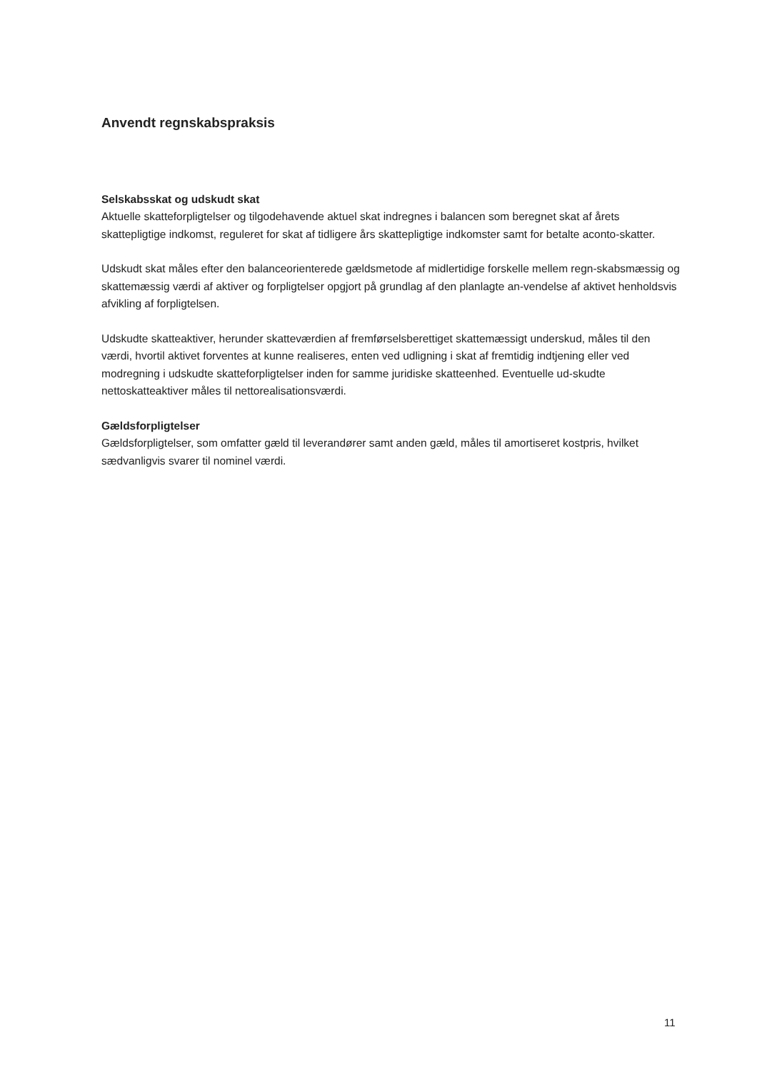Anvendt regnskabspraksis
Selskabsskat og udskudt skat
Aktuelle skatteforpligtelser og tilgodehavende aktuel skat indregnes i balancen som beregnet skat af årets skattepligtige indkomst, reguleret for skat af tidligere års skattepligtige indkomster samt for betalte aconto-skatter.
Udskudt skat måles efter den balanceorienterede gældsmetode af midlertidige forskelle mellem regn-skabsmæssig og skattemæssig værdi af aktiver og forpligtelser opgjort på grundlag af den planlagte an-vendelse af aktivet henholdsvis afvikling af forpligtelsen.
Udskudte skatteaktiver, herunder skatteværdien af fremførselsberettiget skattemæssigt underskud, måles til den værdi, hvortil aktivet forventes at kunne realiseres, enten ved udligning i skat af fremtidig indtjening eller ved modregning i udskudte skatteforpligtelser inden for samme juridiske skatteenhed. Eventuelle ud-skudte nettoskatteaktiver måles til nettorealisationsværdi.
Gældsforpligtelser
Gældsforpligtelser, som omfatter gæld til leverandører samt anden gæld, måles til amortiseret kostpris, hvilket sædvanligvis svarer til nominel værdi.
11